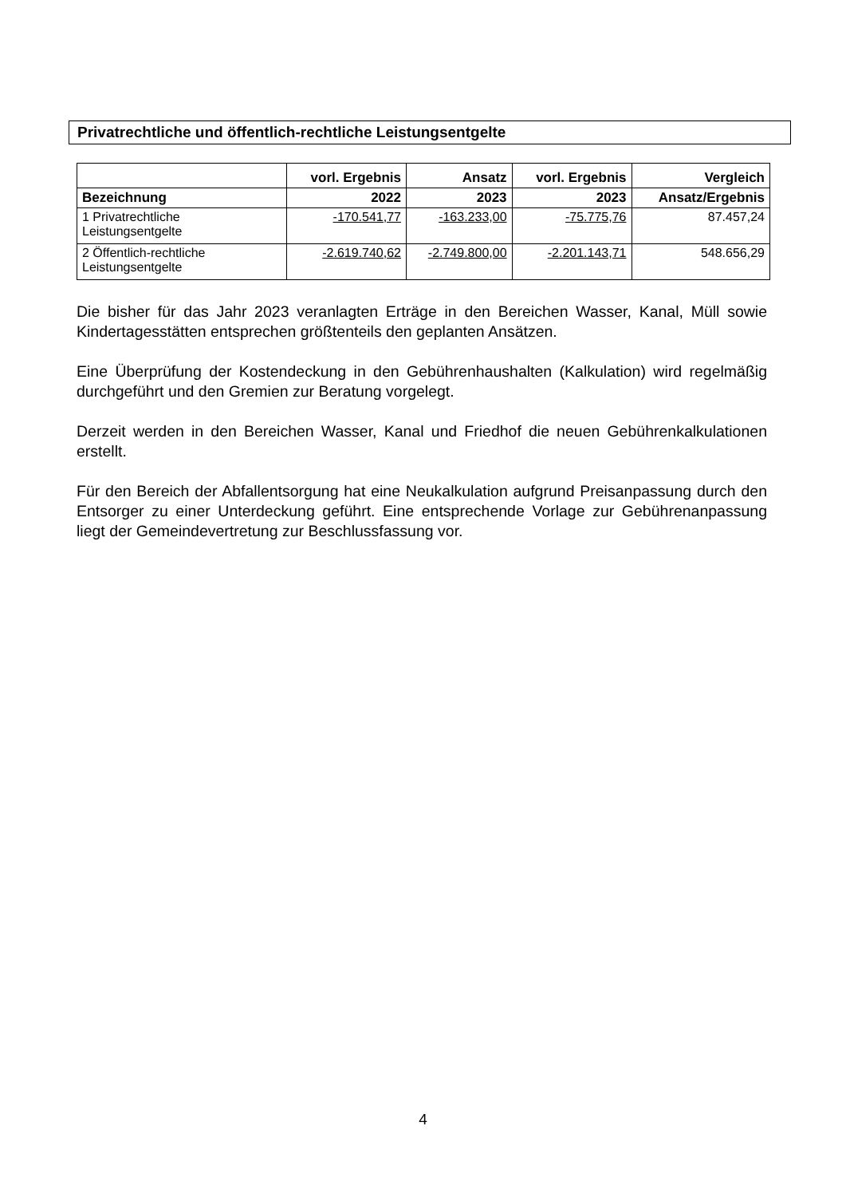Privatrechtliche und öffentlich-rechtliche Leistungsentgelte
| | vorl. Ergebnis | Ansatz | vorl. Ergebnis | Vergleich |
| --- | --- | --- | --- | --- |
| Bezeichnung | 2022 | 2023 | 2023 | Ansatz/Ergebnis |
| 1 Privatrechtliche Leistungsentgelte | -170.541,77 | -163.233,00 | -75.775,76 | 87.457,24 |
| 2 Öffentlich-rechtliche Leistungsentgelte | -2.619.740,62 | -2.749.800,00 | -2.201.143,71 | 548.656,29 |
Die bisher für das Jahr 2023 veranlagten Erträge in den Bereichen Wasser, Kanal, Müll sowie Kindertagesstätten entsprechen größtenteils den geplanten Ansätzen.
Eine Überprüfung der Kostendeckung in den Gebührenhaushalten (Kalkulation) wird regelmäßig durchgeführt und den Gremien zur Beratung vorgelegt.
Derzeit werden in den Bereichen Wasser, Kanal und Friedhof die neuen Gebührenkalkulationen erstellt.
Für den Bereich der Abfallentsorgung hat eine Neukalkulation aufgrund Preisanpassung durch den Entsorger zu einer Unterdeckung geführt. Eine entsprechende Vorlage zur Gebührenanpassung liegt der Gemeindevertretung zur Beschlussfassung vor.
4